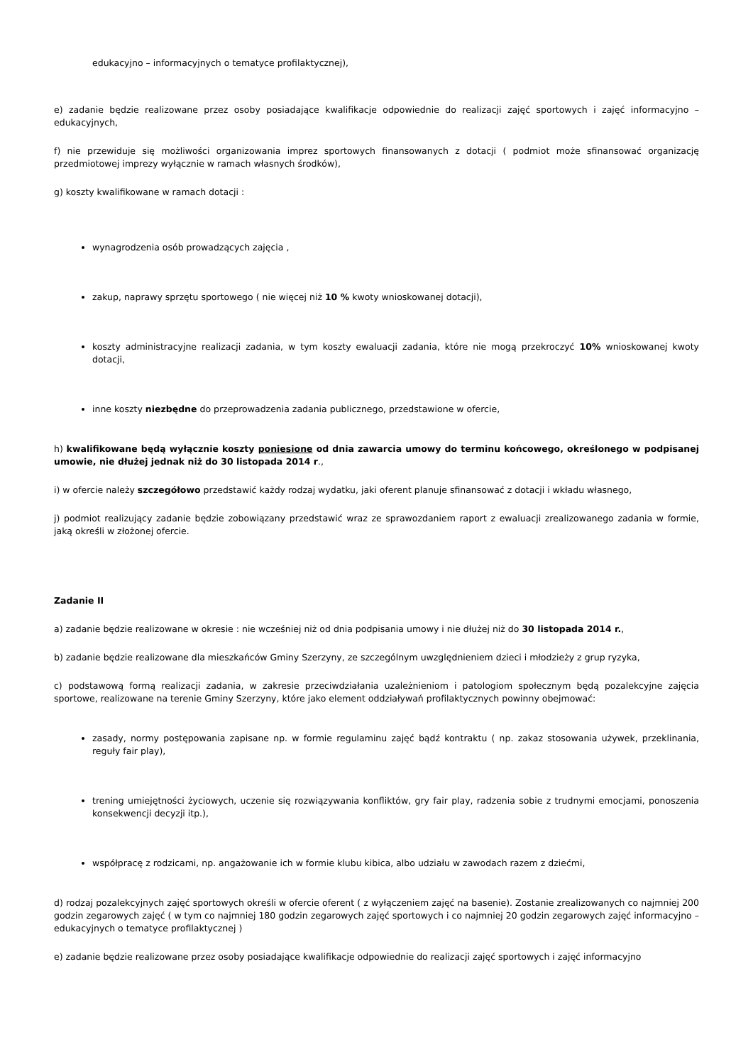edukacyjno – informacyjnych o tematyce profilaktycznej),
e) zadanie będzie realizowane przez osoby posiadające kwalifikacje odpowiednie do realizacji zajęć sportowych i zajęć informacyjno – edukacyjnych,
f) nie przewiduje się możliwości organizowania imprez sportowych finansowanych z dotacji ( podmiot może sfinansować organizację przedmiotowej imprezy wyłącznie w ramach własnych środków),
g) koszty kwalifikowane w ramach dotacji :
wynagrodzenia osób prowadzących zajęcia ,
zakup, naprawy sprzętu sportowego ( nie więcej niż 10 % kwoty wnioskowanej dotacji),
koszty administracyjne realizacji zadania, w tym koszty ewaluacji zadania, które nie mogą przekroczyć 10% wnioskowanej kwoty dotacji,
inne koszty niezbędne do przeprowadzenia zadania publicznego, przedstawione w ofercie,
h) kwalifikowane będą wyłącznie koszty poniesione od dnia zawarcia umowy do terminu końcowego, określonego w podpisanej umowie, nie dłużej jednak niż do 30 listopada 2014 r.,
i) w ofercie należy szczegółowo przedstawić każdy rodzaj wydatku, jaki oferent planuje sfinansować z dotacji i wkładu własnego,
j) podmiot realizujący zadanie będzie zobowiązany przedstawić wraz ze sprawozdaniem raport z ewaluacji zrealizowanego zadania w formie, jaką określi w złożonej ofercie.
Zadanie II
a) zadanie będzie realizowane w okresie : nie wcześniej niż od dnia podpisania umowy i nie dłużej niż do 30 listopada 2014 r.,
b) zadanie będzie realizowane dla mieszkańców Gminy Szerzyny, ze szczególnym uwzględnieniem dzieci i młodzieży z grup ryzyka,
c) podstawową formą realizacji zadania, w zakresie przeciwdziałania uzależnieniom i patologiom społecznym będą pozalekcyjne zajęcia sportowe, realizowane na terenie Gminy Szerzyny, które jako element oddziaływań profilaktycznych powinny obejmować:
zasady, normy postępowania zapisane np. w formie regulaminu zajęć bądź kontraktu ( np. zakaz stosowania używek, przeklinania, reguły fair play),
trening umiejętności życiowych, uczenie się rozwiązywania konfliktów, gry fair play, radzenia sobie z trudnymi emocjami, ponoszenia konsekwencji decyzji itp.),
współpracę z rodzicami, np. angażowanie ich w formie klubu kibica, albo udziału w zawodach razem z dziećmi,
d) rodzaj pozalekcyjnych zajęć sportowych określi w ofercie oferent ( z wyłączeniem zajęć na basenie). Zostanie zrealizowanych co najmniej 200 godzin zegarowych zajęć ( w tym co najmniej 180 godzin zegarowych zajęć sportowych i co najmniej 20 godzin zegarowych zajęć informacyjno – edukacyjnych o tematyce profilaktycznej )
e) zadanie będzie realizowane przez osoby posiadające kwalifikacje odpowiednie do realizacji zajęć sportowych i zajęć informacyjno